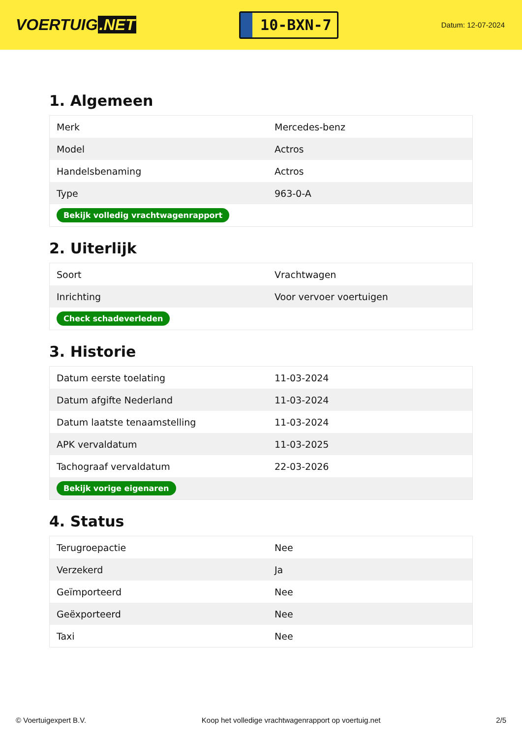VOERTUIG.NET
10-BXN-7
Datum: 12-07-2024
1. Algemeen
| Merk | Mercedes-benz |
| Model | Actros |
| Handelsbenaming | Actros |
| Type | 963-0-A |
| Bekijk volledig vrachtwagenrapport | |
2. Uiterlijk
| Soort | Vrachtwagen |
| Inrichting | Voor vervoer voertuigen |
| Check schadeverleden | |
3. Historie
| Datum eerste toelating | 11-03-2024 |
| Datum afgifte Nederland | 11-03-2024 |
| Datum laatste tenaamstelling | 11-03-2024 |
| APK vervaldatum | 11-03-2025 |
| Tachograaf vervaldatum | 22-03-2026 |
| Bekijk vorige eigenaren | |
4. Status
| Terugroepactie | Nee |
| Verzekerd | Ja |
| Geïmporteerd | Nee |
| Geëxporteerd | Nee |
| Taxi | Nee |
© Voertuigexpert B.V. Koop het volledige vrachtwagenrapport op voertuig.net 2/5